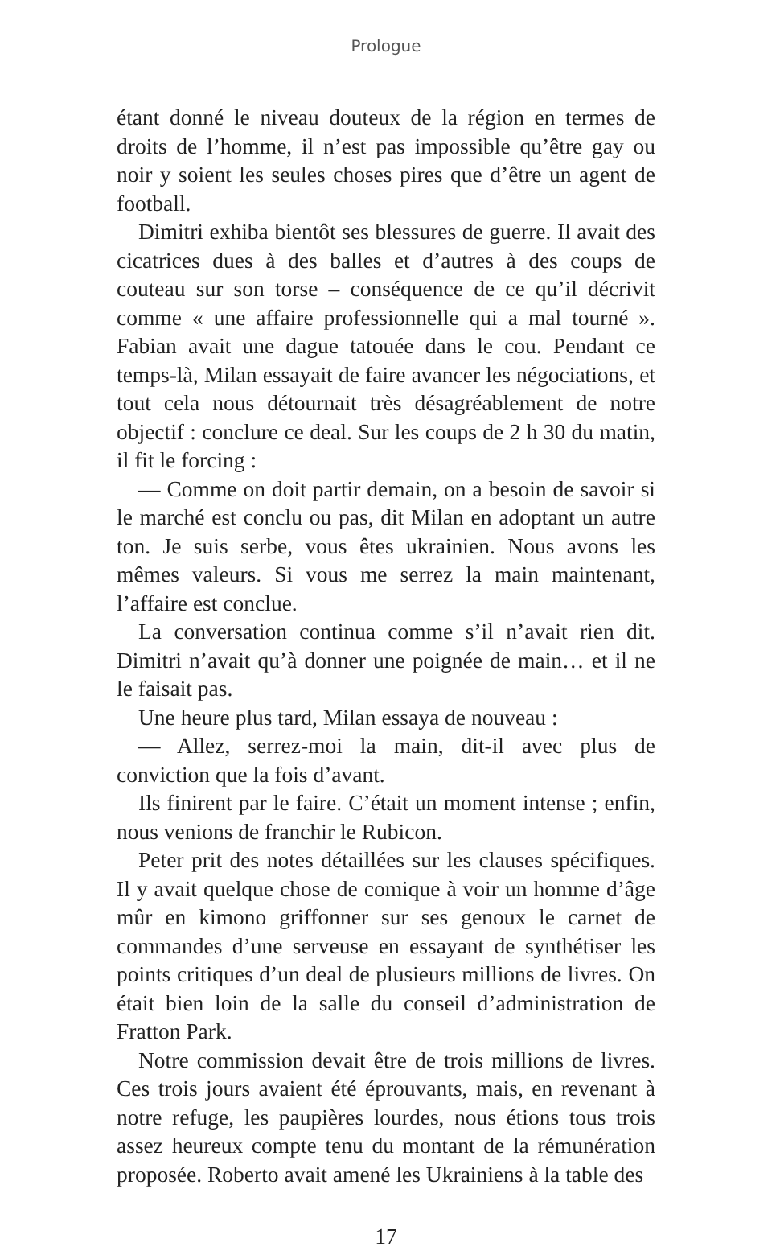Prologue
étant donné le niveau douteux de la région en termes de droits de l’homme, il n’est pas impossible qu’être gay ou noir y soient les seules choses pires que d’être un agent de football.
Dimitri exhiba bientôt ses blessures de guerre. Il avait des cicatrices dues à des balles et d’autres à des coups de couteau sur son torse – conséquence de ce qu’il décrivit comme « une affaire professionnelle qui a mal tourné ». Fabian avait une dague tatouée dans le cou. Pendant ce temps-là, Milan essayait de faire avancer les négociations, et tout cela nous détournait très désagréablement de notre objectif : conclure ce deal. Sur les coups de 2 h 30 du matin, il fit le forcing :
— Comme on doit partir demain, on a besoin de savoir si le marché est conclu ou pas, dit Milan en adoptant un autre ton. Je suis serbe, vous êtes ukrainien. Nous avons les mêmes valeurs. Si vous me serrez la main maintenant, l’affaire est conclue.
La conversation continua comme s’il n’avait rien dit. Dimitri n’avait qu’à donner une poignée de main… et il ne le faisait pas.
Une heure plus tard, Milan essaya de nouveau :
— Allez, serrez-moi la main, dit-il avec plus de conviction que la fois d’avant.
Ils finirent par le faire. C’était un moment intense ; enfin, nous venions de franchir le Rubicon.
Peter prit des notes détaillées sur les clauses spécifiques. Il y avait quelque chose de comique à voir un homme d’âge mûr en kimono griffonner sur ses genoux le carnet de commandes d’une serveuse en essayant de synthétiser les points critiques d’un deal de plusieurs millions de livres. On était bien loin de la salle du conseil d’administration de Fratton Park.
Notre commission devait être de trois millions de livres. Ces trois jours avaient été éprouvants, mais, en revenant à notre refuge, les paupières lourdes, nous étions tous trois assez heureux compte tenu du montant de la rémunération proposée. Roberto avait amené les Ukrainiens à la table des
17